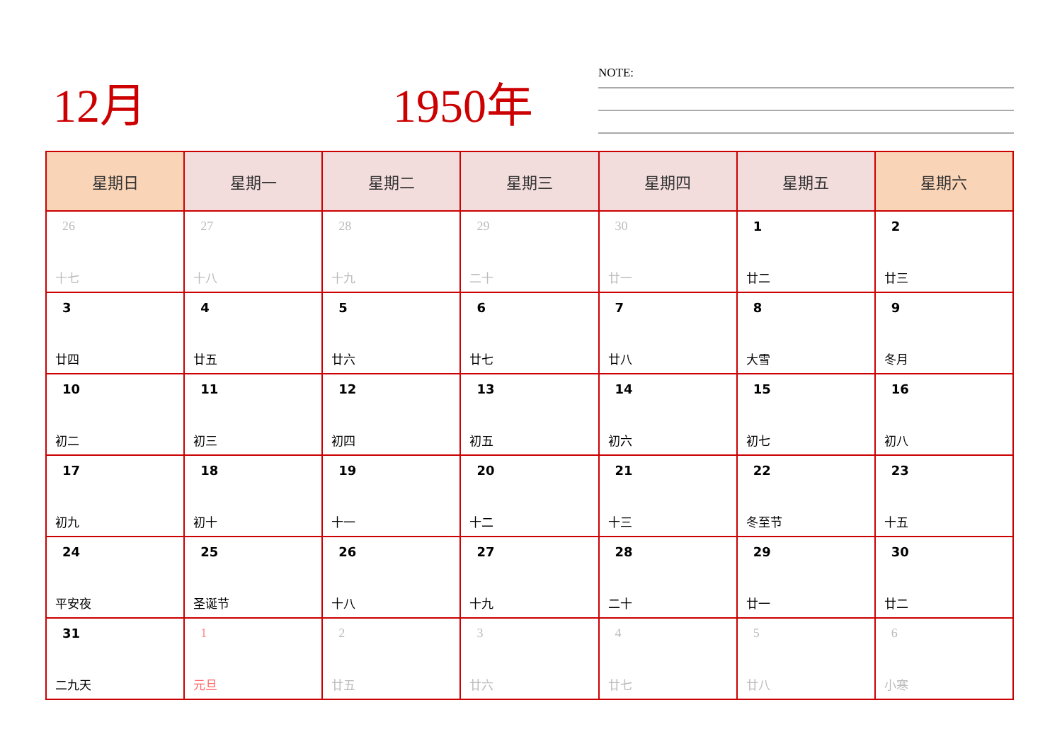12月 1950年 NOTE:
| 星期日 | 星期一 | 星期二 | 星期三 | 星期四 | 星期五 | 星期六 |
| --- | --- | --- | --- | --- | --- | --- |
| 26 十七 | 27 十八 | 28 十九 | 29 二十 | 30 廿一 | 1 廿二 | 2 廿三 |
| 3 廿四 | 4 廿五 | 5 廿六 | 6 廿七 | 7 廿八 | 8 大雪 | 9 冬月 |
| 10 初二 | 11 初三 | 12 初四 | 13 初五 | 14 初六 | 15 初七 | 16 初八 |
| 17 初九 | 18 初十 | 19 十一 | 20 十二 | 21 十三 | 22 冬至节 | 23 十五 |
| 24 平安夜 | 25 圣诞节 | 26 十八 | 27 十九 | 28 二十 | 29 廿一 | 30 廿二 |
| 31 二九天 | 1 元旦 | 2 廿五 | 3 廿六 | 4 廿七 | 5 廿八 | 6 小寒 |